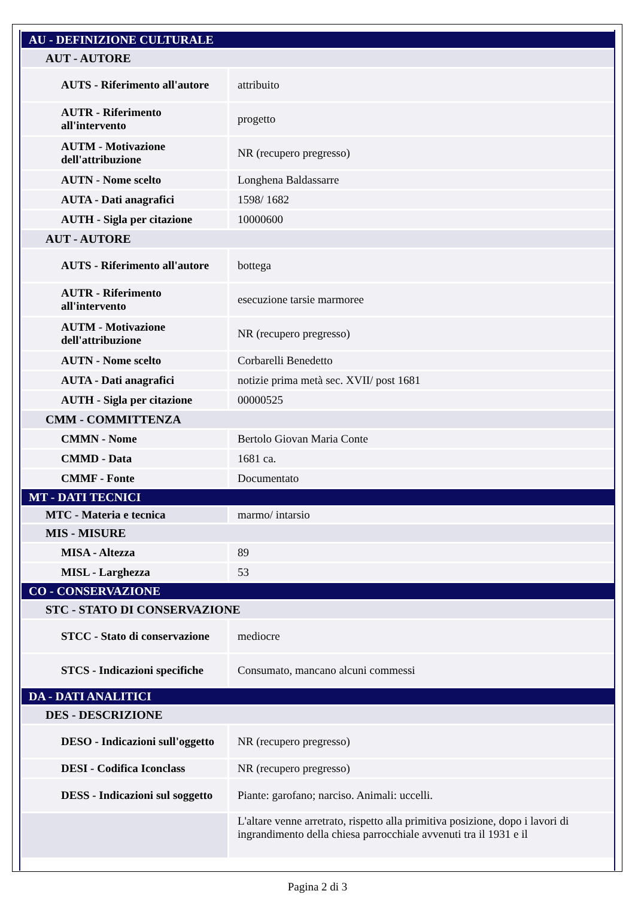| AU - DEFINIZIONE CULTURALE | |
| AUT - AUTORE | |
| AUTS - Riferimento all'autore | attribuito |
| AUTR - Riferimento all'intervento | progetto |
| AUTM - Motivazione dell'attribuzione | NR (recupero pregresso) |
| AUTN - Nome scelto | Longhena Baldassarre |
| AUTA - Dati anagrafici | 1598/ 1682 |
| AUTH - Sigla per citazione | 10000600 |
| AUT - AUTORE | |
| AUTS - Riferimento all'autore | bottega |
| AUTR - Riferimento all'intervento | esecuzione tarsie marmoree |
| AUTM - Motivazione dell'attribuzione | NR (recupero pregresso) |
| AUTN - Nome scelto | Corbarelli Benedetto |
| AUTA - Dati anagrafici | notizie prima metà sec. XVII/ post 1681 |
| AUTH - Sigla per citazione | 00000525 |
| CMM - COMMITTENZA | |
| CMMN - Nome | Bertolo Giovan Maria Conte |
| CMMD - Data | 1681 ca. |
| CMMF - Fonte | Documentato |
| MT - DATI TECNICI | |
| MTC - Materia e tecnica | marmo/ intarsio |
| MIS - MISURE | |
| MISA - Altezza | 89 |
| MISL - Larghezza | 53 |
| CO - CONSERVAZIONE | |
| STC - STATO DI CONSERVAZIONE | |
| STCC - Stato di conservazione | mediocre |
| STCS - Indicazioni specifiche | Consumato, mancano alcuni commessi |
| DA - DATI ANALITICI | |
| DES - DESCRIZIONE | |
| DESO - Indicazioni sull'oggetto | NR (recupero pregresso) |
| DESI - Codifica Iconclass | NR (recupero pregresso) |
| DESS - Indicazioni sul soggetto | Piante: garofano; narciso. Animali: uccelli. |
| | L'altare venne arretrato, rispetto alla primitiva posizione, dopo i lavori di ingrandimento della chiesa parrocchiale avvenuti tra il 1931 e il |
Pagina 2 di 3